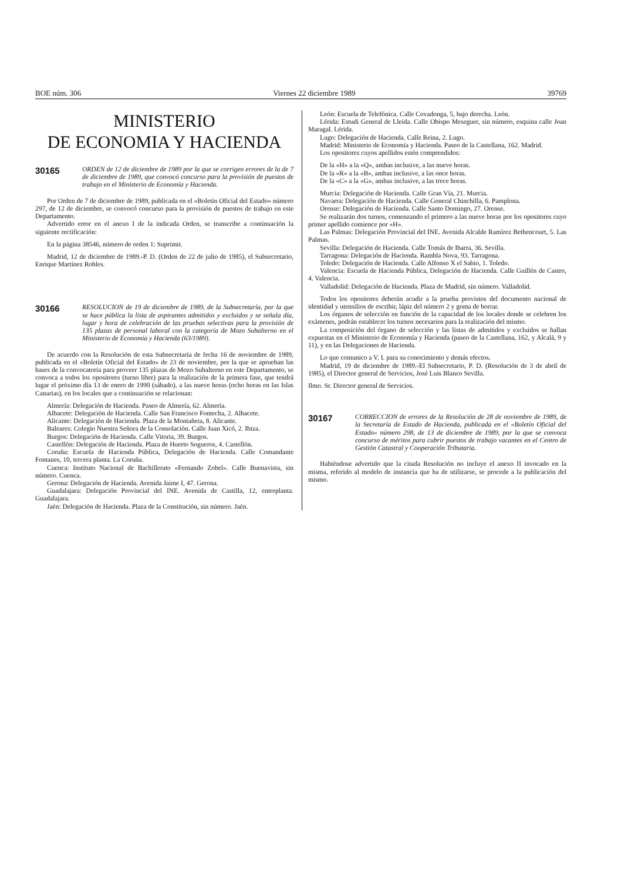BOE núm. 306 Viernes 22 diciembre 1989 39769
MINISTERIO
DE ECONOMIA Y HACIENDA
30165 ORDEN de 12 de diciembre de 1989 por la que se corrigen errores de la de 7 de diciembre de 1989, que convocó concurso para la provisión de puestos de trabajo en el Ministerio de Economía y Hacienda.
Por Orden de 7 de diciembre de 1989, publicada en el «Boletín Oficial del Estado» número 297, de 12 de diciembre, se convocó concurso para la provisión de puestos de trabajo en este Departamento.
Advertido error en el anexo I de la indicada Orden, se transcribe a continuación la siguiente rectificación:
En la página 38546, número de orden 1: Suprimir.
Madrid, 12 de diciembre de 1989.-P. D. (Orden de 22 de julio de 1985), el Subsecretario, Enrique Martínez Robles.
30166 RESOLUCION de 19 de diciembre de 1989, de la Subsecretaría, por la que se hace pública la lista de aspirantes admitidos y excluidos y se señala día, lugar y hora de celebración de las pruebas selectivas para la provisión de 135 plazas de personal laboral con la categoría de Mozo Subalterno en el Ministerio de Economía y Hacienda (63/1989).
De acuerdo con la Resolución de esta Subsecretaría de fecha 16 de noviembre de 1989, publicada en el «Boletín Oficial del Estado» de 23 de noviembre, por la que se aprueban las bases de la convocatoria para proveer 135 plazas de Mozo Subalterno en este Departamento, se convoca a todos los opositores (turno libre) para la realización de la primera fase, que tendrá lugar el próximo día 13 de enero de 1990 (sábado), a las nueve horas (ocho horas en las Islas Canarias), en los locales que a continuación se relacionan:
Almería: Delegación de Hacienda. Paseo de Almería, 62. Almería.
Albacete: Delegación de Hacienda. Calle San Francisco Fontecha, 2. Albacete.
Alicante: Delegación de Hacienda. Plaza de la Montañeta, 8. Alicante.
Baleares: Colegio Nuestra Señora de la Consolación. Calle Juan Xicó, 2. Ibiza.
Burgos: Delegación de Hacienda. Calle Vitoria, 39. Burgos.
Castellón: Delegación de Hacienda. Plaza de Huerto Sogueros, 4. Castellón.
Coruña: Escuela de Hacienda Pública, Delegación de Hacienda. Calle Comandante Fontanes, 10, tercera planta. La Coruña.
Cuenca: Instituto Nacional de Bachillerato «Fernando Zobel». Calle Buenavista, sin número. Cuenca.
Gerona: Delegación de Hacienda. Avenida Jaime I, 47. Gerona.
Guadalajara: Delegación Provincial del INE. Avenida de Castilla, 12, entreplanta. Guadalajara.
Jaén: Delegación de Hacienda. Plaza de la Constitución, sin número. Jaén.
León: Escuela de Telefónica. Calle Covadonga, 5, bajo derecha. León.
Lérida: Estudi General de Lleida. Calle Obispo Meseguer, sin número, esquina calle Joan Maragal. Lérida.
Lugo: Delegación de Hacienda. Calle Reina, 2. Lugo.
Madrid: Ministerio de Economía y Hacienda. Paseo de la Castellana, 162. Madrid.
Los opositores cuyos apellidos estén comprendidos:
De la «H» a la «Q», ambas inclusive, a las nueve horas.
De la «R» a la «B», ambas inclusive, a las once horas.
De la «C» a la «G», ambas inclusive, a las trece horas.
Murcia: Delegación de Hacienda. Calle Gran Vía, 21. Murcia.
Navarra: Delegación de Hacienda. Calle General Chinchilla, 6. Pamplona.
Orense: Delegación de Hacienda. Calle Santo Domingo, 27. Orense.
Se realizarán dos turnos, comenzando el primero a las nueve horas por los opositores cuyo primer apellido comience por «H».
Las Palmas: Delegación Provincial del INE. Avenida Alcalde Ramírez Bethencourt, 5. Las Palmas.
Sevilla: Delegación de Hacienda. Calle Tomás de Ibarra, 36. Sevilla.
Tarragona: Delegación de Hacienda. Rambla Nova, 93. Tarragona.
Toledo: Delegación de Hacienda. Calle Alfonso X el Sabio, 1. Toledo.
Valencia: Escuela de Hacienda Pública, Delegación de Hacienda. Calle Guillén de Castro, 4. Valencia.
Valladolid: Delegación de Hacienda. Plaza de Madrid, sin número. Valladolid.
Todos los opositores deberán acudir a la prueba provistos del documento nacional de identidad y utensilios de escribir, lápiz del número 2 y goma de borrar.
Los órganos de selección en función de la capacidad de los locales donde se celebren los exámenes, podrán establecer los turnos necesarios para la realización del mismo.
La composición del órgano de selección y las listas de admitidos y excluidos se hallan expuestas en el Ministerio de Economía y Hacienda (paseo de la Castellana, 162, y Alcalá, 9 y 11), y en las Delegaciones de Hacienda.
Lo que comunico a V. I. para su conocimiento y demás efectos.
Madrid, 19 de diciembre de 1989.-El Subsecretario, P. D. (Resolución de 3 de abril de 1985), el Director general de Servicios, José Luis Blanco Sevilla.
Ilmo. Sr. Director general de Servicios.
30167 CORRECCION de errores de la Resolución de 28 de noviembre de 1989, de la Secretaría de Estado de Hacienda, publicada en el «Boletín Oficial del Estado» número 298, de 13 de diciembre de 1989, por la que se convoca concurso de méritos para cubrir puestos de trabajo vacantes en el Centro de Gestión Catastral y Cooperación Tributaria.
Habiéndose advertido que la citada Resolución no incluye el anexo II invocado en la misma, referido al modelo de instancia que ha de utilizarse, se procede a la publicación del mismo.